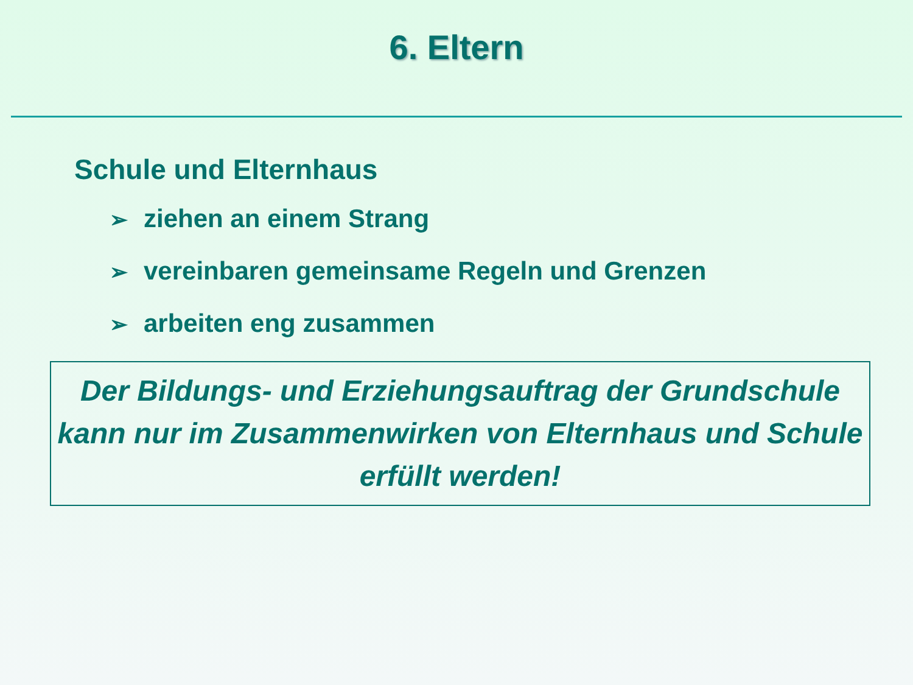6. Eltern
Schule und Elternhaus
➢ ziehen an einem Strang
➢ vereinbaren gemeinsame Regeln und Grenzen
➢ arbeiten eng zusammen
Der Bildungs- und Erziehungsauftrag der Grundschule kann nur im Zusammenwirken von Elternhaus und Schule erfüllt werden!